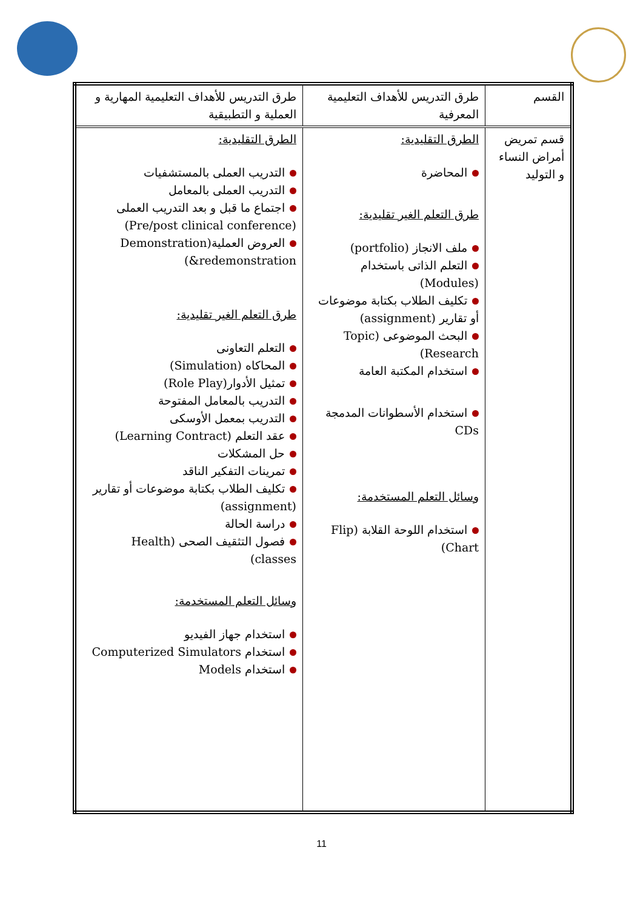| القسم | طرق التدريس للأهداف التعليمية المعرفية | طرق التدريس للأهداف التعليمية المهارية و العملية و التطبيقية |
| قسم تمريض أمراض النساء و التوليد | الطرق التقليدية: المحاضرة طرق التعلم الغير تقليدية: ملف الانجاز (portfolio) التعلم الذاتى باستخدام (Modules) تكليف الطلاب بكتابة موضوعات أو تقارير (assignment) البحث الموضوعى (Topic Research) استخدام المكتبة العامة استخدام الأسطوانات المدمجة CDs وسائل التعلم المستخدمة: استخدام اللوحة القلابة (Flip Chart) | الطرق التقليدية: التدريب العملى بالمستشفيات التدريب العملى بالمعامل اجتماع ما قبل و بعد التدريب العملى (Pre/post clinical conference) العروض العملية(Demonstration &redemonstration) طرق التعلم الغير تقليدية: التعلم التعاونى المحاكاه (Simulation) تمثيل الأدوار(Role Play) التدريب بالمعامل المفتوحة التدريب بمعمل الأوسكى عقد التعلم (Learning Contract) حل المشكلات تمرينات التفكير الناقد تكليف الطلاب بكتابة موضوعات أو تقارير (assignment) دراسة الحالة فصول التثقيف الصحى (Health classes) وسائل التعلم المستخدمة: استخدام جهاز الفيديو استخدام Computerized Simulators استخدام Models |
11